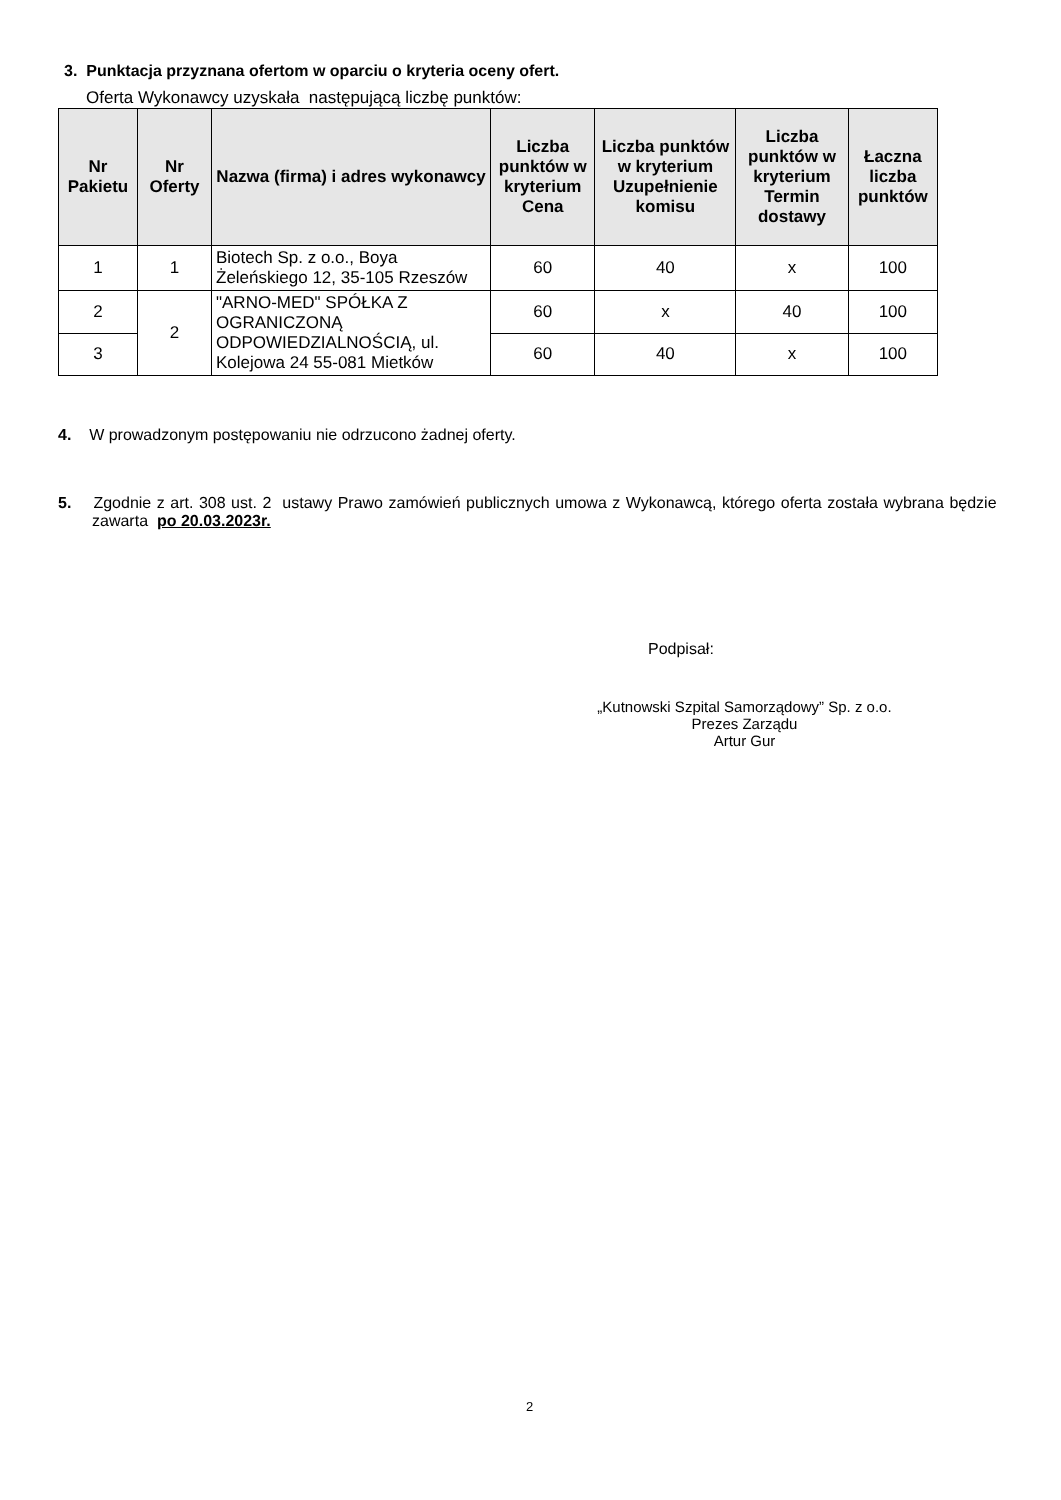3. Punktacja przyznana ofertom w oparciu o kryteria oceny ofert.
Oferta Wykonawcy uzyskała następującą liczbę punktów:
| Nr Pakietu | Nr Oferty | Nazwa (firma) i adres wykonawcy | Liczba punktów w kryterium Cena | Liczba punktów w kryterium Uzupełnienie komisu | Liczba punktów w kryterium Termin dostawy | Łaczna liczba punktów |
| --- | --- | --- | --- | --- | --- | --- |
| 1 | 1 | Biotech Sp. z o.o., Boya Żeleńskiego 12, 35-105 Rzeszów | 60 | 40 | x | 100 |
| 2 | 2 | "ARNO-MED" SPÓŁKA Z OGRANICZONĄ ODPOWIEDZIALNOŚCIĄ, ul. Kolejowa 24 55-081 Mietków | 60 | x | 40 | 100 |
| 3 | | | 60 | 40 | x | 100 |
4. W prowadzonym postępowaniu nie odrzucono żadnej oferty.
5. Zgodnie z art. 308 ust. 2 ustawy Prawo zamówień publicznych umowa z Wykonawcą, którego oferta została wybrana będzie zawarta po 20.03.2023r.
Podpisał:
„Kutnowski Szpital Samorządowy” Sp. z o.o.
Prezes Zarządu
Artur Gur
2